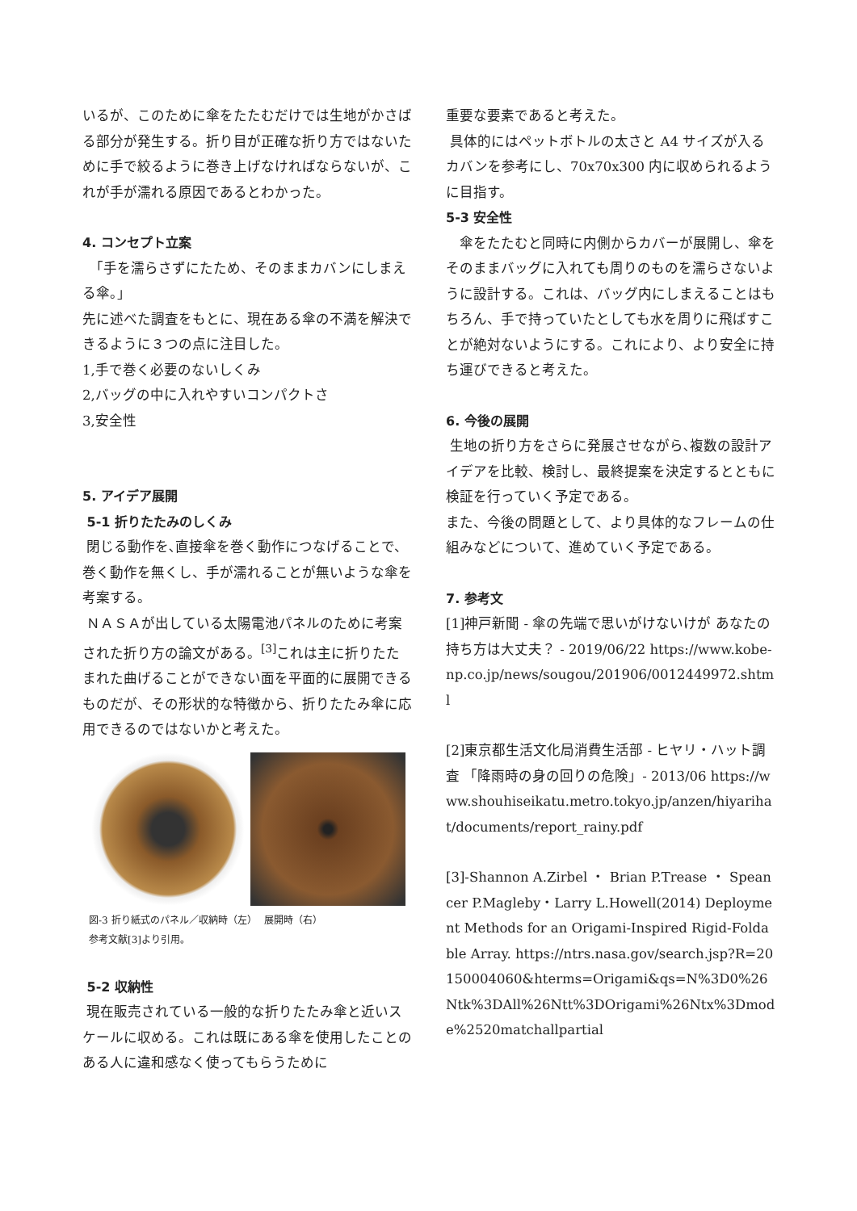いるが、このために傘をたたむだけでは生地がかさばる部分が発生する。折り目が正確な折り方ではないために手で絞るように巻き上げなければならないが、これが手が濡れる原因であるとわかった。
4. コンセプト立案
　「手を濡らさずにたため、そのままカバンにしまえる傘。」
先に述べた調査をもとに、現在ある傘の不満を解決できるように３つの点に注目した。
1,手で巻く必要のないしくみ
2,バッグの中に入れやすいコンパクトさ
3,安全性
5. アイデア展開
5-1 折りたたみのしくみ
閉じる動作を､直接傘を巻く動作につなげることで、巻く動作を無くし、手が濡れることが無いような傘を考案する。
ＮＡＳＡが出している太陽電池パネルのために考案された折り方の論文がある。<sup>[3]</sup>これは主に折りたたまれた曲げることができない面を平面的に展開できるものだが、その形状的な特徴から、折りたたみ傘に応用できるのではないかと考えた。
図-3 折り紙式のパネル／収納時（左）　 展開時（右）
参考文献[3]より引用。
5-2 収納性
現在販売されている一般的な折りたたみ傘と近いスケールに収める。これは既にある傘を使用したことのある人に違和感なく使ってもらうために
重要な要素であると考えた。
具体的にはペットボトルの太さと A4 サイズが入るカバンを参考にし、70x70x300 内に収められるように目指す。
5-3 安全性
　傘をたたむと同時に内側からカバーが展開し、傘をそのままバッグに入れても周りのものを濡らさないように設計する。これは、バッグ内にしまえることはもちろん、手で持っていたとしても水を周りに飛ばすことが絶対ないようにする。これにより、より安全に持ち運びできると考えた。
6. 今後の展開
生地の折り方をさらに発展させながら､複数の設計アイデアを比較、検討し、最終提案を決定するとともに検証を行っていく予定である。
また、今後の問題として、より具体的なフレームの仕組みなどについて、進めていく予定である。
7. 参考文
[1]神戸新聞 - 傘の先端で思いがけないけが あなたの持ち方は大丈夫？ - 2019/06/22 https://www.kobe-np.co.jp/news/sougou/201906/0012449972.shtml
[2]東京都生活文化局消費生活部 - ヒヤリ・ハット調査 「降雨時の身の回りの危険」- 2013/06 https://www.shouhiseikatu.metro.tokyo.jp/anzen/hiyarihat/documents/report_rainy.pdf
[3]-Shannon A.Zirbel ・ Brian P.Trease ・ Speancer P.Magleby・Larry L.Howell(2014) Deployment Methods for an Origami-Inspired Rigid-Foldable Array. https://ntrs.nasa.gov/search.jsp?R=20150004060&hterms=Origami&qs=N%3D0%26Ntk%3DAll%26Ntt%3DOrigami%26Ntx%3Dmode%2520matchallpartial